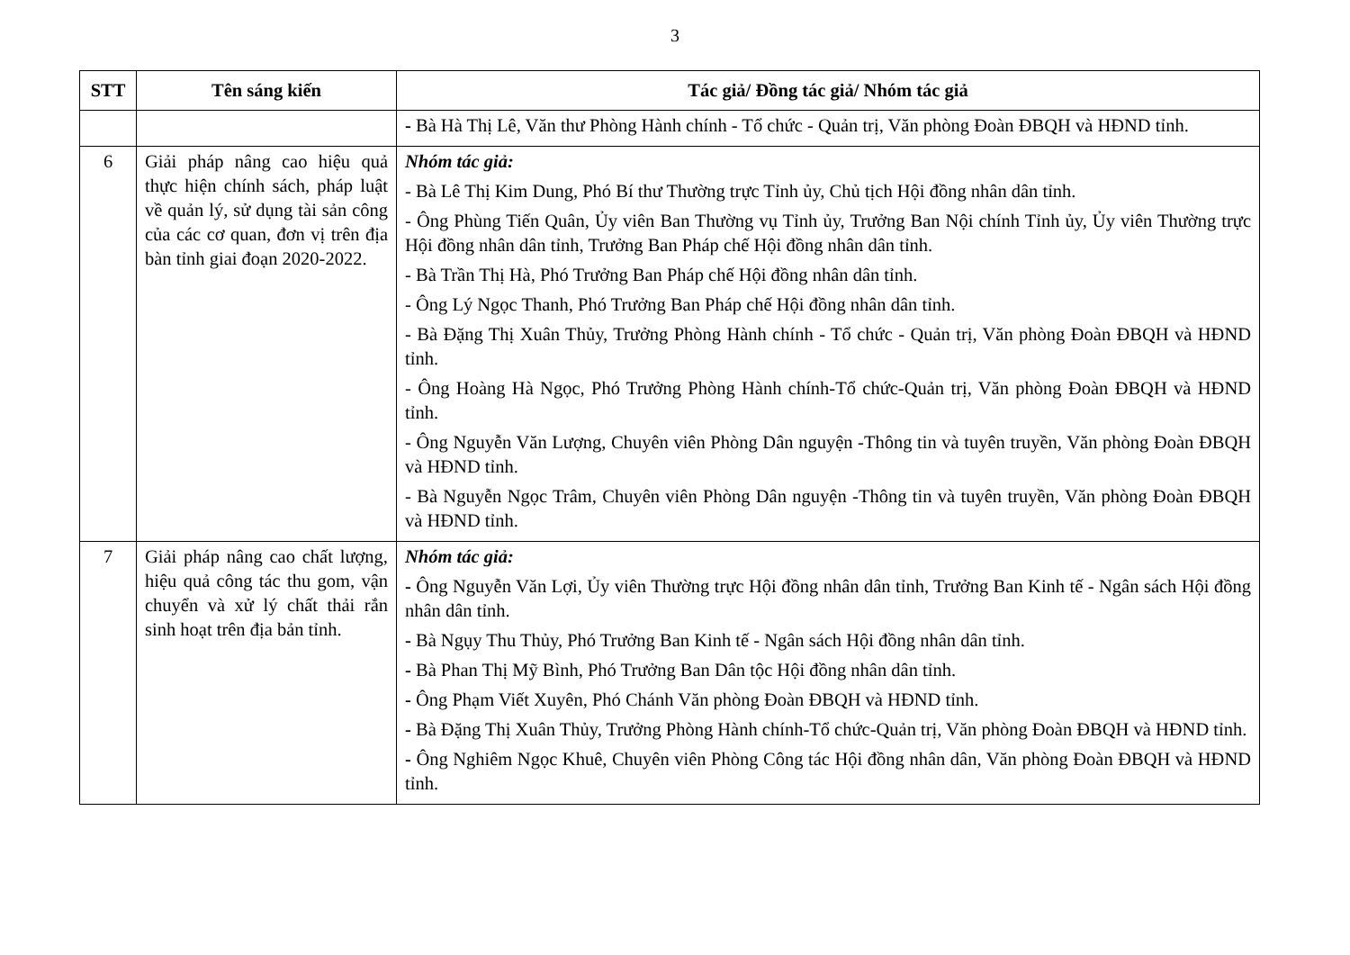3
| STT | Tên sáng kiến | Tác giả/ Đồng tác giả/ Nhóm tác giả |
| --- | --- | --- |
| | | - Bà Hà Thị Lê, Văn thư Phòng Hành chính - Tổ chức - Quản trị, Văn phòng Đoàn ĐBQH và HĐND tỉnh. |
| 6 | Giải pháp nâng cao hiệu quả thực hiện chính sách, pháp luật về quản lý, sử dụng tài sản công của các cơ quan, đơn vị trên địa bàn tỉnh giai đoạn 2020-2022. | Nhóm tác giả: - Bà Lê Thị Kim Dung, Phó Bí thư Thường trực Tỉnh ủy, Chủ tịch Hội đồng nhân dân tỉnh. - Ông Phùng Tiến Quân, Ủy viên Ban Thường vụ Tỉnh ủy, Trưởng Ban Nội chính Tỉnh ủy, Ủy viên Thường trực Hội đồng nhân dân tỉnh, Trưởng Ban Pháp chế Hội đồng nhân dân tỉnh. - Bà Trần Thị Hà, Phó Trưởng Ban Pháp chế Hội đồng nhân dân tỉnh. - Ông Lý Ngọc Thanh, Phó Trưởng Ban Pháp chế Hội đồng nhân dân tỉnh. - Bà Đặng Thị Xuân Thủy, Trưởng Phòng Hành chính - Tổ chức - Quản trị, Văn phòng Đoàn ĐBQH và HĐND tỉnh. - Ông Hoàng Hà Ngọc, Phó Trưởng Phòng Hành chính-Tổ chức-Quản trị, Văn phòng Đoàn ĐBQH và HĐND tỉnh. - Ông Nguyễn Văn Lượng, Chuyên viên Phòng Dân nguyện -Thông tin và tuyên truyền, Văn phòng Đoàn ĐBQH và HĐND tỉnh. - Bà Nguyễn Ngọc Trâm, Chuyên viên Phòng Dân nguyện -Thông tin và tuyên truyền, Văn phòng Đoàn ĐBQH và HĐND tỉnh. |
| 7 | Giải pháp nâng cao chất lượng, hiệu quả công tác thu gom, vận chuyển và xử lý chất thải rắn sinh hoạt trên địa bản tỉnh. | Nhóm tác giả: - Ông Nguyễn Văn Lợi, Ủy viên Thường trực Hội đồng nhân dân tỉnh, Trưởng Ban Kinh tế - Ngân sách Hội đồng nhân dân tỉnh. - Bà Ngụy Thu Thủy, Phó Trưởng Ban Kinh tế - Ngân sách Hội đồng nhân dân tỉnh. - Bà Phan Thị Mỹ Bình, Phó Trưởng Ban Dân tộc Hội đồng nhân dân tỉnh. - Ông Phạm Viết Xuyên, Phó Chánh Văn phòng Đoàn ĐBQH và HĐND tỉnh. - Bà Đặng Thị Xuân Thủy, Trưởng Phòng Hành chính-Tổ chức-Quản trị, Văn phòng Đoàn ĐBQH và HĐND tỉnh. - Ông Nghiêm Ngọc Khuê, Chuyên viên Phòng Công tác Hội đồng nhân dân, Văn phòng Đoàn ĐBQH và HĐND tỉnh. |